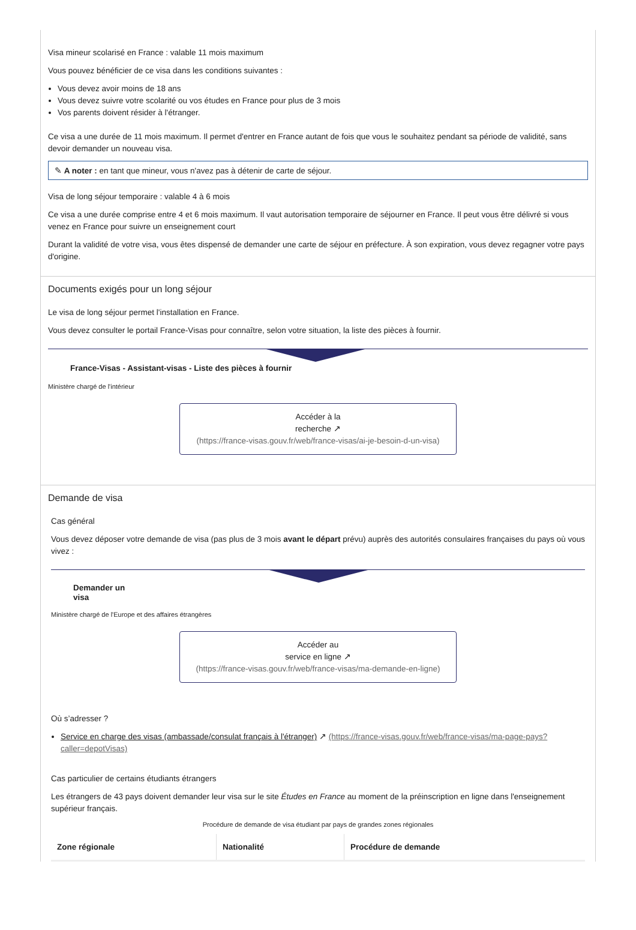Visa mineur scolarisé en France : valable 11 mois maximum
Vous pouvez bénéficier de ce visa dans les conditions suivantes :
Vous devez avoir moins de 18 ans
Vous devez suivre votre scolarité ou vos études en France pour plus de 3 mois
Vos parents doivent résider à l'étranger.
Ce visa a une durée de 11 mois maximum. Il permet d'entrer en France autant de fois que vous le souhaitez pendant sa période de validité, sans devoir demander un nouveau visa.
✎ A noter : en tant que mineur, vous n'avez pas à détenir de carte de séjour.
Visa de long séjour temporaire : valable 4 à 6 mois
Ce visa a une durée comprise entre 4 et 6 mois maximum. Il vaut autorisation temporaire de séjourner en France. Il peut vous être délivré si vous venez en France pour suivre un enseignement court
Durant la validité de votre visa, vous êtes dispensé de demander une carte de séjour en préfecture. À son expiration, vous devez regagner votre pays d'origine.
Documents exigés pour un long séjour
Le visa de long séjour permet l'installation en France.
Vous devez consulter le portail France-Visas pour connaître, selon votre situation, la liste des pièces à fournir.
France-Visas - Assistant-visas - Liste des pièces à fournir
Ministère chargé de l'intérieur
Accéder à la
recherche ↗
(https://france-visas.gouv.fr/web/france-visas/ai-je-besoin-d-un-visa)
Demande de visa
Cas général
Vous devez déposer votre demande de visa (pas plus de 3 mois avant le départ prévu) auprès des autorités consulaires françaises du pays où vous vivez :
Demander un
visa
Ministère chargé de l'Europe et des affaires étrangères
Accéder au
service en ligne ↗
(https://france-visas.gouv.fr/web/france-visas/ma-demande-en-ligne)
Où s’adresser ?
Service en charge des visas (ambassade/consulat français à l'étranger) ↗ (https://france-visas.gouv.fr/web/france-visas/ma-page-pays?caller=depotVisas)
Cas particulier de certains étudiants étrangers
Les étrangers de 43 pays doivent demander leur visa sur le site Études en France au moment de la préinscription en ligne dans l'enseignement supérieur français.
Procédure de demande de visa étudiant par pays de grandes zones régionales
| Zone régionale | Nationalité | Procédure de demande |
| --- | --- | --- |